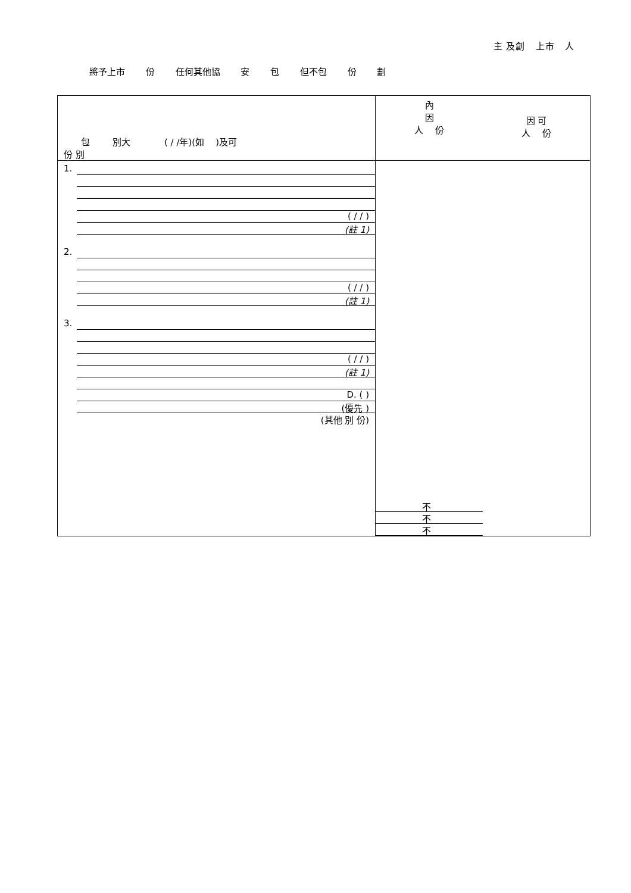主 及創 上市 人
將予上市 份 任何其他協 安 包 但不包 份 劃
| 包 別大 ( / /年)(如 )及可 份 別 | 內 因 人 份 因 可 人 份 |
| 1. ( / / ) (註 1) 2. ( / / ) (註 1) 3. ( / / ) (註 1) D. ( ) (優先 ) (其他 別 份) | 不 不 不 |